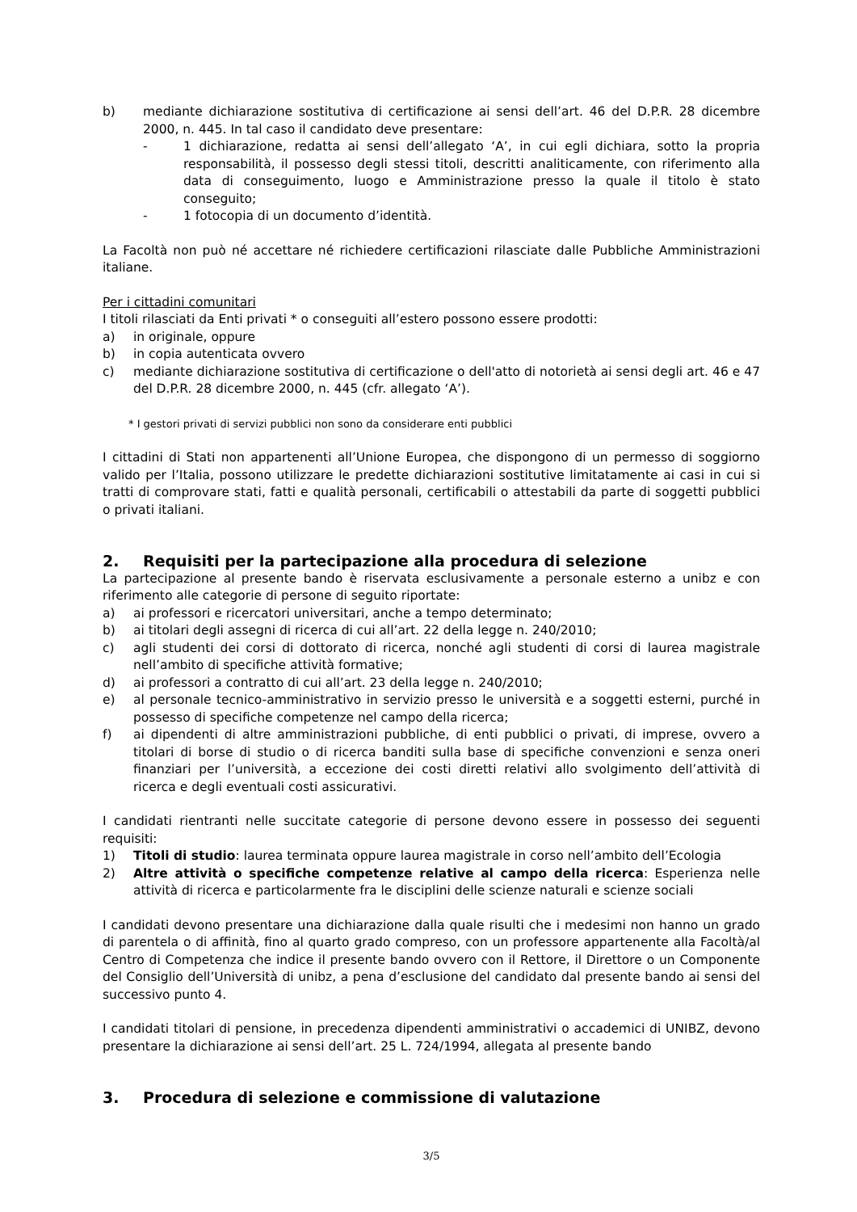b) mediante dichiarazione sostitutiva di certificazione ai sensi dell’art. 46 del D.P.R. 28 dicembre 2000, n. 445. In tal caso il candidato deve presentare:
- 1 dichiarazione, redatta ai sensi dell’allegato ‘A’, in cui egli dichiara, sotto la propria responsabilità, il possesso degli stessi titoli, descritti analiticamente, con riferimento alla data di conseguimento, luogo e Amministrazione presso la quale il titolo è stato conseguito;
- 1 fotocopia di un documento d’identità.
La Facoltà non può né accettare né richiedere certificazioni rilasciate dalle Pubbliche Amministrazioni italiane.
Per i cittadini comunitari
I titoli rilasciati da Enti privati * o conseguiti all’estero possono essere prodotti:
a) in originale, oppure
b) in copia autenticata ovvero
c) mediante dichiarazione sostitutiva di certificazione o dell'atto di notorietà ai sensi degli art. 46 e 47 del D.P.R. 28 dicembre 2000, n. 445 (cfr. allegato ‘A’).
* I gestori privati di servizi pubblici non sono da considerare enti pubblici
I cittadini di Stati non appartenenti all’Unione Europea, che dispongono di un permesso di soggiorno valido per l’Italia, possono utilizzare le predette dichiarazioni sostitutive limitatamente ai casi in cui si tratti di comprovare stati, fatti e qualità personali, certificabili o attestabili da parte di soggetti pubblici o privati italiani.
2. Requisiti per la partecipazione alla procedura di selezione
La partecipazione al presente bando è riservata esclusivamente a personale esterno a unibz e con riferimento alle categorie di persone di seguito riportate:
a) ai professori e ricercatori universitari, anche a tempo determinato;
b) ai titolari degli assegni di ricerca di cui all’art. 22 della legge n. 240/2010;
c) agli studenti dei corsi di dottorato di ricerca, nonché agli studenti di corsi di laurea magistrale nell’ambito di specifiche attività formative;
d) ai professori a contratto di cui all’art. 23 della legge n. 240/2010;
e) al personale tecnico-amministrativo in servizio presso le università e a soggetti esterni, purché in possesso di specifiche competenze nel campo della ricerca;
f) ai dipendenti di altre amministrazioni pubbliche, di enti pubblici o privati, di imprese, ovvero a titolari di borse di studio o di ricerca banditi sulla base di specifiche convenzioni e senza oneri finanziari per l’università, a eccezione dei costi diretti relativi allo svolgimento dell’attività di ricerca e degli eventuali costi assicurativi.
I candidati rientranti nelle succitate categorie di persone devono essere in possesso dei seguenti requisiti:
1) Titoli di studio: laurea terminata oppure laurea magistrale in corso nell’ambito dell’Ecologia
2) Altre attività o specifiche competenze relative al campo della ricerca: Esperienza nelle attività di ricerca e particolarmente fra le disciplini delle scienze naturali e scienze sociali
I candidati devono presentare una dichiarazione dalla quale risulti che i medesimi non hanno un grado di parentela o di affinità, fino al quarto grado compreso, con un professore appartenente alla Facoltà/al Centro di Competenza che indice il presente bando ovvero con il Rettore, il Direttore o un Componente del Consiglio dell’Università di unibz, a pena d’esclusione del candidato dal presente bando ai sensi del successivo punto 4.
I candidati titolari di pensione, in precedenza dipendenti amministrativi o accademici di UNIBZ, devono presentare la dichiarazione ai sensi dell’art. 25 L. 724/1994, allegata al presente bando
3. Procedura di selezione e commissione di valutazione
3/5